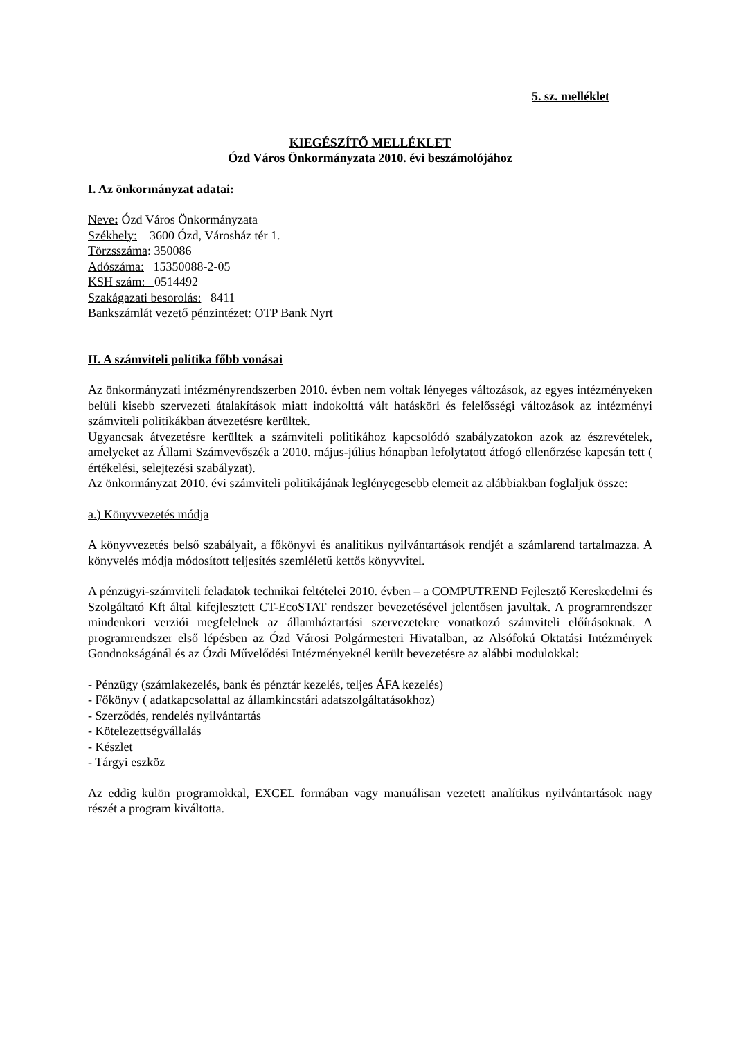5. sz. melléklet
KIEGÉSZÍTŐ MELLÉKLET
Ózd Város Önkormányzata 2010. évi beszámolójához
I. Az önkormányzat adatai:
Neve: Ózd Város Önkormányzata
Székhely: 3600 Ózd, Városház tér 1.
Törzsszáma: 350086
Adószáma: 15350088-2-05
KSH szám: 0514492
Szakágazati besorolás: 8411
Bankszámlát vezető pénzintézet: OTP Bank Nyrt
II. A számviteli politika főbb vonásai
Az önkormányzati intézményrendszerben 2010. évben nem voltak lényeges változások, az egyes intézményeken belüli kisebb szervezeti átalakítások miatt indokolttá vált hatásköri és felelősségi változások az intézményi számviteli politikákban átvezetésre kerültek.
Ugyancsak átvezetésre kerültek a számviteli politikához kapcsolódó szabályzatokon azok az észrevételek, amelyeket az Állami Számvevőszék a 2010. május-július hónapban lefolytatott átfogó ellenőrzése kapcsán tett ( értékelési, selejtezési szabályzat).
Az önkormányzat 2010. évi számviteli politikájának leglényegesebb elemeit az alábbiakban foglaljuk össze:
a.) Könyvvezetés módja
A könyvvezetés belső szabályait, a főkönyvi és analitikus nyilvántartások rendjét a számlarend tartalmazza. A könyvelés módja módosított teljesítés szemléletű kettős könyvvitel.
A pénzügyi-számviteli feladatok technikai feltételei 2010. évben – a COMPUTREND Fejlesztő Kereskedelmi és Szolgáltató Kft által kifejlesztett CT-EcoSTAT rendszer bevezetésével jelentősen javultak. A programrendszer mindenkori verziói megfelelnek az államháztartási szervezetekre vonatkozó számviteli előírásoknak. A programrendszer első lépésben az Ózd Városi Polgármesteri Hivatalban, az Alsófokú Oktatási Intézmények Gondnokságánál és az Ózdi Művelődési Intézményeknél került bevezetésre az alábbi modulokkal:
- Pénzügy (számlakezelés, bank és pénztár kezelés, teljes ÁFA kezelés)
- Főkönyv ( adatkapcsolattal az államkincstári adatszolgáltatásokhoz)
- Szerződés, rendelés nyilvántartás
- Kötelezettségvállalás
- Készlet
- Tárgyi eszköz
Az eddig külön programokkal, EXCEL formában vagy manuálisan vezetett analítikus nyilvántartások nagy részét a program kiváltotta.